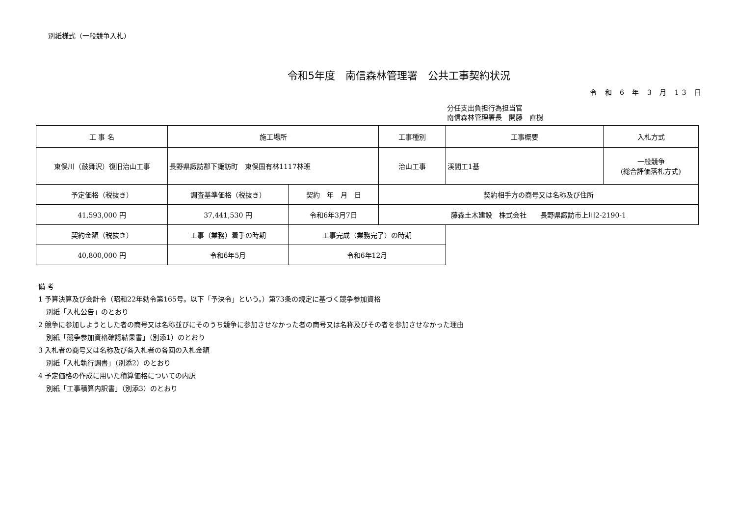別紙様式（一般競争入札）
令和5年度　南信森林管理署　公共工事契約状況
令 和 6 年 3 月 13 日
分任支出負担行為担当官
南信森林管理署長　開藤　直樹
| 工 事 名 | 施工場所 | | 工事種別 | 工事概要 | 入札方式 |
| --- | --- | --- | --- | --- | --- |
| 東俣川（鼓舞沢）復旧治山工事 | 長野県諏訪郡下諏訪町 東俣国有林1117林班 | | 治山工事 | 渓間工1基 | 一般競争 (総合評価落札方式) |
| 予定価格（税抜き） | 調査基準価格（税抜き） | 契約 年 月 日 | 契約相手方の商号又は名称及び住所 | | |
| 41,593,000 円 | 37,441,530 円 | 令和6年3月7日 | 藤森土木建設 株式会社 長野県諏訪市上川2-2190-1 | | |
| 契約金額（税抜き） | 工事（業務）着手の時期 | 工事完成（業務完了）の時期 | | | |
| 40,800,000 円 | 令和6年5月 | 令和6年12月 | | | |
備 考
1 予算決算及び会計令（昭和22年勅令第165号。以下「予決令」という。）第73条の規定に基づく競争参加資格
別紙「入札公告」のとおり
2 競争に参加しようとした者の商号又は名称並びにそのうち競争に参加させなかった者の商号又は名称及びその者を参加させなかった理由
別紙「競争参加資格確認結果書」（別添1）のとおり
3 入札者の商号又は名称及び各入札者の各回の入札金額
別紙「入札執行調書」（別添2）のとおり
4 予定価格の作成に用いた積算価格についての内訳
別紙「工事積算内訳書」（別添3）のとおり